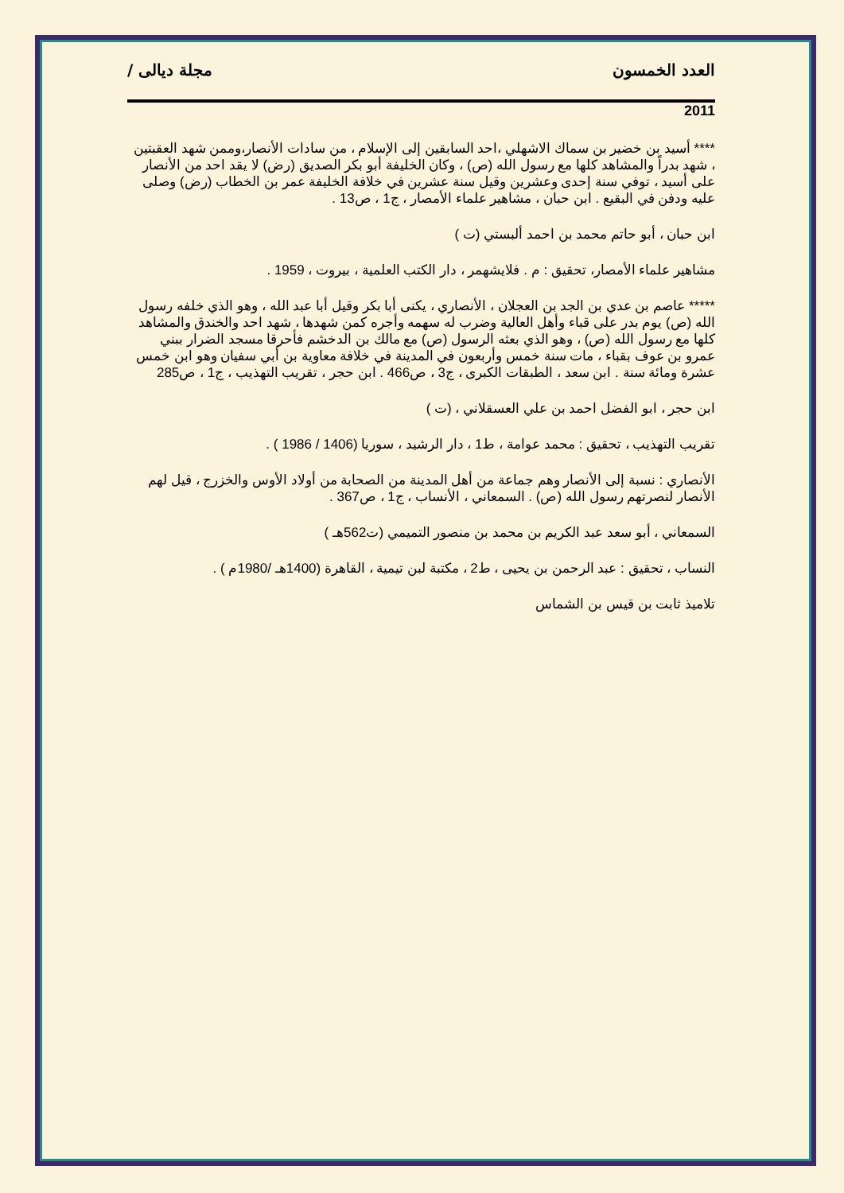العدد الخمسون مجلة ديالى /
2011
**** أسيد بن خضير بن سماك الاشهلي ،احد السابقين إلى الإسلام ، من سادات الأنصار،وممن شهد العقبتين ، شهد بدراً والمشاهد كلها مع رسول الله (ص) ، وكان الخليفة أبو بكر الصديق (رض) لا يقد احد من الأنصار على أسيد ، توفي سنة إحدى وعشرين وقيل سنة عشرين في خلافة الخليفة عمر بن الخطاب (رض) وصلى عليه ودفن في البقيع . ابن حبان ، مشاهير علماء الأمصار ، ج1 ، ص13 .
ابن حبان ، أبو حاتم محمد بن احمد ألبستي (ت )
مشاهير علماء الأمصار، تحقيق : م . فلايشهمر ، دار الكتب العلمية ، بيروت ، 1959 .
***** عاصم بن عدي بن الجد بن العجلان ، الأنصاري ، يكنى أبا بكر وقيل أبا عبد الله ، وهو الذي خلفه رسول الله (ص) يوم بدر على قباء وأهل العالية وضرب له سهمه وأجره كمن شهدها ، شهد احد والخندق والمشاهد كلها مع رسول الله (ص) ، وهو الذي بعثه الرسول (ص) مع مالك بن الدخشم فأحرقا مسجد الضرار ببني عمرو بن عوف بقباء ، مات سنة خمس وأربعون في المدينة في خلافة معاوية بن أبي سفيان وهو ابن خمس عشرة ومائة سنة . ابن سعد ، الطبقات الكبرى ، ج3 ، ص466 . ابن حجر ، تقريب التهذيب ، ج1 ، ص285
ابن حجر ، ابو الفضل احمد بن علي العسقلاني ، (ت )
تقريب التهذيب ، تحقيق : محمد عوامة ، ط1 ، دار الرشيد ، سوريا (1406 / 1986 ) .
الأنصاري : نسبة إلى الأنصار وهم جماعة من أهل المدينة من الصحابة من أولاد الأوس والخزرج ، قيل لهم الأنصار لنصرتهم رسول الله (ص) . السمعاني ، الأنساب ، ج1 ، ص367 .
السمعاني ، أبو سعد عبد الكريم بن محمد بن منصور التميمي (ت562هـ )
النساب ، تحقيق : عبد الرحمن بن يحيى ، ط2 ، مكتبة لبن تيمية ، القاهرة (1400هـ /1980م ) .
تلاميذ ثابت بن قيس بن الشماس